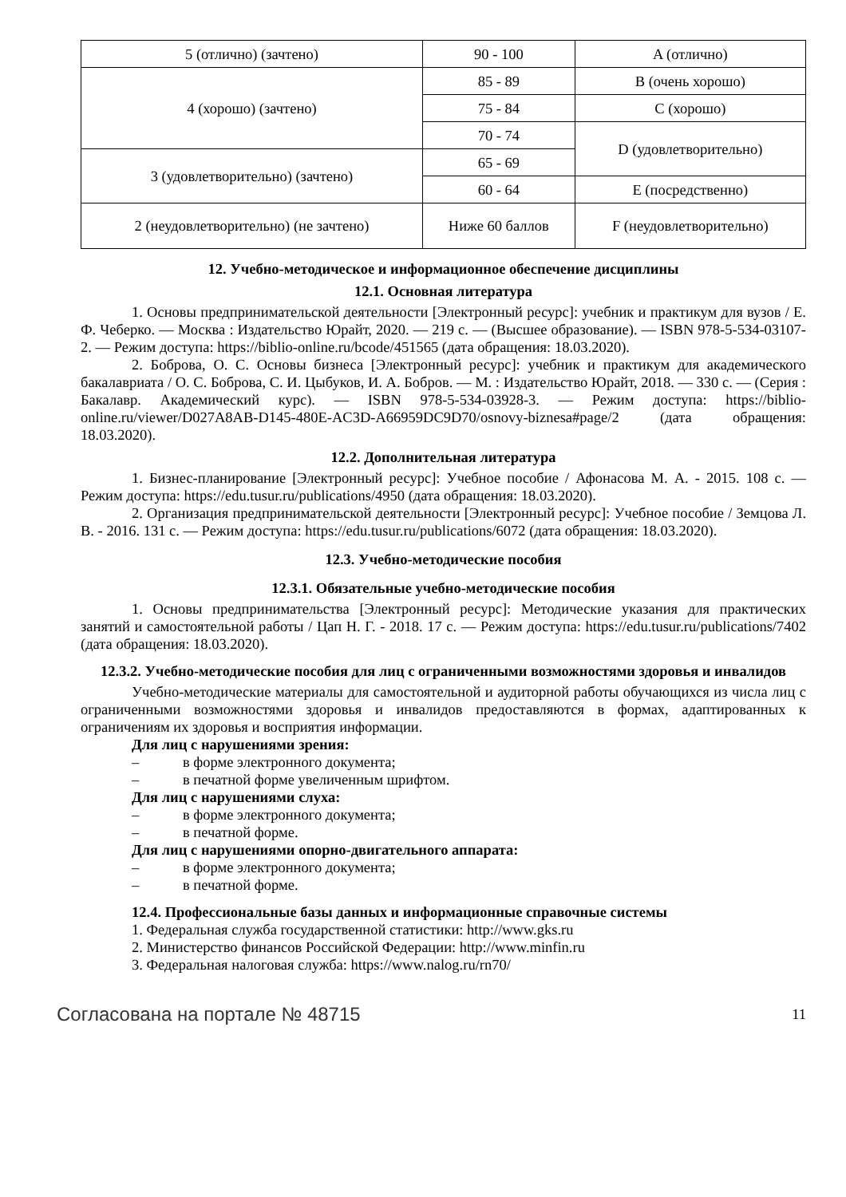| 5 (отлично) (зачтено) | 90 - 100 | A (отлично) |
| 4 (хорошо) (зачтено) | 85 - 89 | B (очень хорошо) |
| | 75 - 84 | C (хорошо) |
| | 70 - 74 | D (удовлетворительно) |
| 3 (удовлетворительно) (зачтено) | 65 - 69 | |
| | 60 - 64 | E (посредственно) |
| 2 (неудовлетворительно) (не зачтено) | Ниже 60 баллов | F (неудовлетворительно) |
12. Учебно-методическое и информационное обеспечение дисциплины
12.1. Основная литература
1. Основы предпринимательской деятельности [Электронный ресурс]: учебник и практикум для вузов / Е. Ф. Чеберко. — Москва : Издательство Юрайт, 2020. — 219 с. — (Высшее образование). — ISBN 978-5-534-03107-2. — Режим доступа: https://biblio-online.ru/bcode/451565 (дата обращения: 18.03.2020).
2. Боброва, О. С. Основы бизнеса [Электронный ресурс]: учебник и практикум для академического бакалавриата / О. С. Боброва, С. И. Цыбуков, И. А. Бобров. — М. : Издательство Юрайт, 2018. — 330 с. — (Серия : Бакалавр. Академический курс). — ISBN 978-5-534-03928-3. — Режим доступа: https://biblio-online.ru/viewer/D027A8AB-D145-480E-AC3D-A66959DC9D70/osnovy-biznesa#page/2 (дата обращения: 18.03.2020).
12.2. Дополнительная литература
1. Бизнес-планирование [Электронный ресурс]: Учебное пособие / Афонасова М. А. - 2015. 108 с. — Режим доступа: https://edu.tusur.ru/publications/4950 (дата обращения: 18.03.2020).
2. Организация предпринимательской деятельности [Электронный ресурс]: Учебное пособие / Земцова Л. В. - 2016. 131 с. — Режим доступа: https://edu.tusur.ru/publications/6072 (дата обращения: 18.03.2020).
12.3. Учебно-методические пособия
12.3.1. Обязательные учебно-методические пособия
1. Основы предпринимательства [Электронный ресурс]: Методические указания для практических занятий и самостоятельной работы / Цап Н. Г. - 2018. 17 с. — Режим доступа: https://edu.tusur.ru/publications/7402 (дата обращения: 18.03.2020).
12.3.2. Учебно-методические пособия для лиц с ограниченными возможностями здоровья и инвалидов
Учебно-методические материалы для самостоятельной и аудиторной работы обучающихся из числа лиц с ограниченными возможностями здоровья и инвалидов предоставляются в формах, адаптированных к ограничениям их здоровья и восприятия информации.
Для лиц с нарушениями зрения:
– в форме электронного документа;
– в печатной форме увеличенным шрифтом.
Для лиц с нарушениями слуха:
– в форме электронного документа;
– в печатной форме.
Для лиц с нарушениями опорно-двигательного аппарата:
– в форме электронного документа;
– в печатной форме.
12.4. Профессиональные базы данных и информационные справочные системы
1. Федеральная служба государственной статистики: http://www.gks.ru
2. Министерство финансов Российской Федерации: http://www.minfin.ru
3. Федеральная налоговая служба: https://www.nalog.ru/rn70/
Согласована на портале № 48715 11